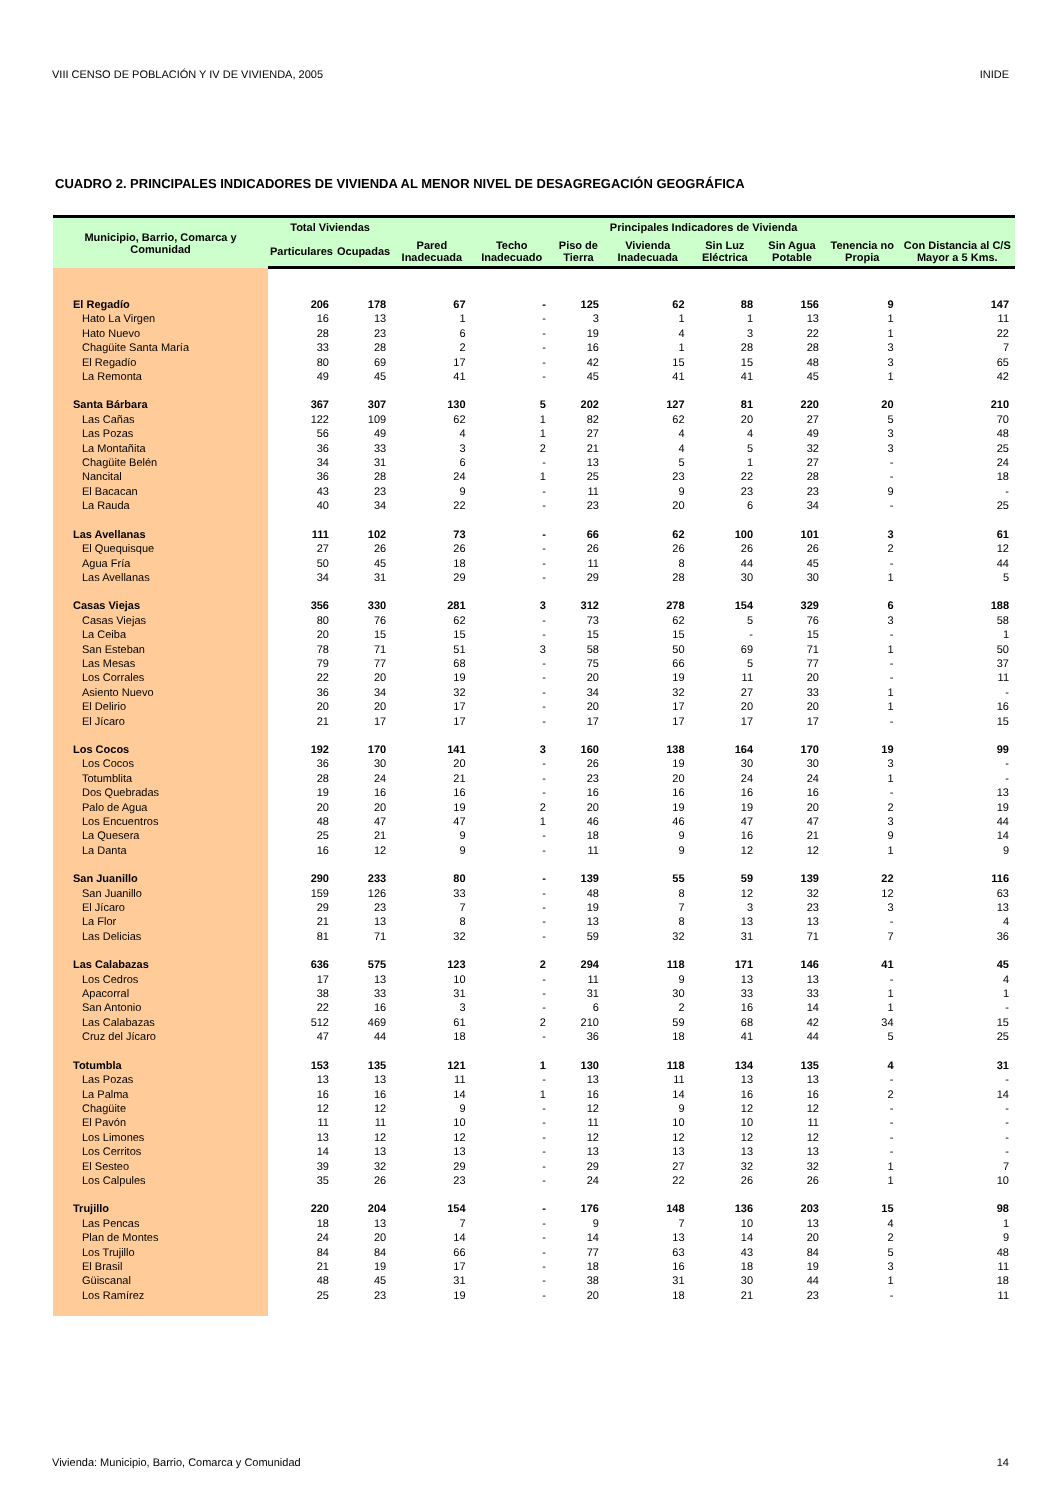VIII CENSO DE POBLACIÓN Y IV DE VIVIENDA, 2005 INIDE
CUADRO 2. PRINCIPALES INDICADORES DE VIVIENDA AL MENOR NIVEL DE DESAGREGACIÓN GEOGRÁFICA
| Municipio, Barrio, Comarca y Comunidad | Total Viviendas | | Principales Indicadores de Vivienda | | | | | | | |
| --- | --- | --- | --- | --- | --- | --- | --- | --- | --- | --- |
| | Particulares | Ocupadas | Pared Inadecuada | Techo Inadecuado | Piso de Tierra | Vivienda Inadecuada | Sin Luz Eléctrica | Sin Agua Potable | Tenencia no Propia | Con Distancia al C/S Mayor a 5 Kms. |
| El Regadío | 206 | 178 | 67 | - | 125 | 62 | 88 | 156 | 9 | 147 |
| Hato La Virgen | 16 | 13 | 1 | - | 3 | 1 | 1 | 13 | 1 | 11 |
| Hato Nuevo | 28 | 23 | 6 | - | 19 | 4 | 3 | 22 | 1 | 22 |
| Chagüite Santa María | 33 | 28 | 2 | - | 16 | 1 | 28 | 28 | 3 | 7 |
| El Regadío | 80 | 69 | 17 | - | 42 | 15 | 15 | 48 | 3 | 65 |
| La Remonta | 49 | 45 | 41 | - | 45 | 41 | 41 | 45 | 1 | 42 |
| Santa Bárbara | 367 | 307 | 130 | 5 | 202 | 127 | 81 | 220 | 20 | 210 |
| Las Cañas | 122 | 109 | 62 | 1 | 82 | 62 | 20 | 27 | 5 | 70 |
| Las Pozas | 56 | 49 | 4 | 1 | 27 | 4 | 4 | 49 | 3 | 48 |
| La Montañita | 36 | 33 | 3 | 2 | 21 | 4 | 5 | 32 | 3 | 25 |
| Chagüite Belén | 34 | 31 | 6 | - | 13 | 5 | 1 | 27 | - | 24 |
| Nancital | 36 | 28 | 24 | 1 | 25 | 23 | 22 | 28 | - | 18 |
| El Bacacan | 43 | 23 | 9 | - | 11 | 9 | 23 | 23 | 9 | - |
| La Rauda | 40 | 34 | 22 | - | 23 | 20 | 6 | 34 | - | 25 |
| Las Avellanas | 111 | 102 | 73 | - | 66 | 62 | 100 | 101 | 3 | 61 |
| El Quequisque | 27 | 26 | 26 | - | 26 | 26 | 26 | 26 | 2 | 12 |
| Agua Fría | 50 | 45 | 18 | - | 11 | 8 | 44 | 45 | - | 44 |
| Las Avellanas | 34 | 31 | 29 | - | 29 | 28 | 30 | 30 | 1 | 5 |
| Casas Viejas | 356 | 330 | 281 | 3 | 312 | 278 | 154 | 329 | 6 | 188 |
| Casas Viejas | 80 | 76 | 62 | - | 73 | 62 | 5 | 76 | 3 | 58 |
| La Ceiba | 20 | 15 | 15 | - | 15 | 15 | - | 15 | - | 1 |
| San Esteban | 78 | 71 | 51 | 3 | 58 | 50 | 69 | 71 | 1 | 50 |
| Las Mesas | 79 | 77 | 68 | - | 75 | 66 | 5 | 77 | - | 37 |
| Los Corrales | 22 | 20 | 19 | - | 20 | 19 | 11 | 20 | - | 11 |
| Asiento Nuevo | 36 | 34 | 32 | - | 34 | 32 | 27 | 33 | 1 | - |
| El Delirio | 20 | 20 | 17 | - | 20 | 17 | 20 | 20 | 1 | 16 |
| El Jícaro | 21 | 17 | 17 | - | 17 | 17 | 17 | 17 | - | 15 |
| Los Cocos | 192 | 170 | 141 | 3 | 160 | 138 | 164 | 170 | 19 | 99 |
| Los Cocos | 36 | 30 | 20 | - | 26 | 19 | 30 | 30 | 3 | - |
| Totumblita | 28 | 24 | 21 | - | 23 | 20 | 24 | 24 | 1 | - |
| Dos Quebradas | 19 | 16 | 16 | - | 16 | 16 | 16 | 16 | - | 13 |
| Palo de Agua | 20 | 20 | 19 | 2 | 20 | 19 | 19 | 20 | 2 | 19 |
| Los Encuentros | 48 | 47 | 47 | 1 | 46 | 46 | 47 | 47 | 3 | 44 |
| La Quesera | 25 | 21 | 9 | - | 18 | 9 | 16 | 21 | 9 | 14 |
| La Danta | 16 | 12 | 9 | - | 11 | 9 | 12 | 12 | 1 | 9 |
| San Juanillo | 290 | 233 | 80 | - | 139 | 55 | 59 | 139 | 22 | 116 |
| San Juanillo | 159 | 126 | 33 | - | 48 | 8 | 12 | 32 | 12 | 63 |
| El Jícaro | 29 | 23 | 7 | - | 19 | 7 | 3 | 23 | 3 | 13 |
| La Flor | 21 | 13 | 8 | - | 13 | 8 | 13 | 13 | - | 4 |
| Las Delicias | 81 | 71 | 32 | - | 59 | 32 | 31 | 71 | 7 | 36 |
| Las Calabazas | 636 | 575 | 123 | 2 | 294 | 118 | 171 | 146 | 41 | 45 |
| Los Cedros | 17 | 13 | 10 | - | 11 | 9 | 13 | 13 | - | 4 |
| Apacorral | 38 | 33 | 31 | - | 31 | 30 | 33 | 33 | 1 | 1 |
| San Antonio | 22 | 16 | 3 | - | 6 | 2 | 16 | 14 | 1 | - |
| Las Calabazas | 512 | 469 | 61 | 2 | 210 | 59 | 68 | 42 | 34 | 15 |
| Cruz del Jícaro | 47 | 44 | 18 | - | 36 | 18 | 41 | 44 | 5 | 25 |
| Totumbla | 153 | 135 | 121 | 1 | 130 | 118 | 134 | 135 | 4 | 31 |
| Las Pozas | 13 | 13 | 11 | - | 13 | 11 | 13 | 13 | - | - |
| La Palma | 16 | 16 | 14 | 1 | 16 | 14 | 16 | 16 | 2 | 14 |
| Chagüite | 12 | 12 | 9 | - | 12 | 9 | 12 | 12 | - | - |
| El Pavón | 11 | 11 | 10 | - | 11 | 10 | 10 | 11 | - | - |
| Los Limones | 13 | 12 | 12 | - | 12 | 12 | 12 | 12 | - | - |
| Los Cerritos | 14 | 13 | 13 | - | 13 | 13 | 13 | 13 | - | - |
| El Sesteo | 39 | 32 | 29 | - | 29 | 27 | 32 | 32 | 1 | 7 |
| Los Calpules | 35 | 26 | 23 | - | 24 | 22 | 26 | 26 | 1 | 10 |
| Trujillo | 220 | 204 | 154 | - | 176 | 148 | 136 | 203 | 15 | 98 |
| Las Pencas | 18 | 13 | 7 | - | 9 | 7 | 10 | 13 | 4 | 1 |
| Plan de Montes | 24 | 20 | 14 | - | 14 | 13 | 14 | 20 | 2 | 9 |
| Los Trujillo | 84 | 84 | 66 | - | 77 | 63 | 43 | 84 | 5 | 48 |
| El Brasil | 21 | 19 | 17 | - | 18 | 16 | 18 | 19 | 3 | 11 |
| Güiscanal | 48 | 45 | 31 | - | 38 | 31 | 30 | 44 | 1 | 18 |
| Los Ramírez | 25 | 23 | 19 | - | 20 | 18 | 21 | 23 | - | 11 |
Vivienda: Municipio, Barrio, Comarca y Comunidad 14